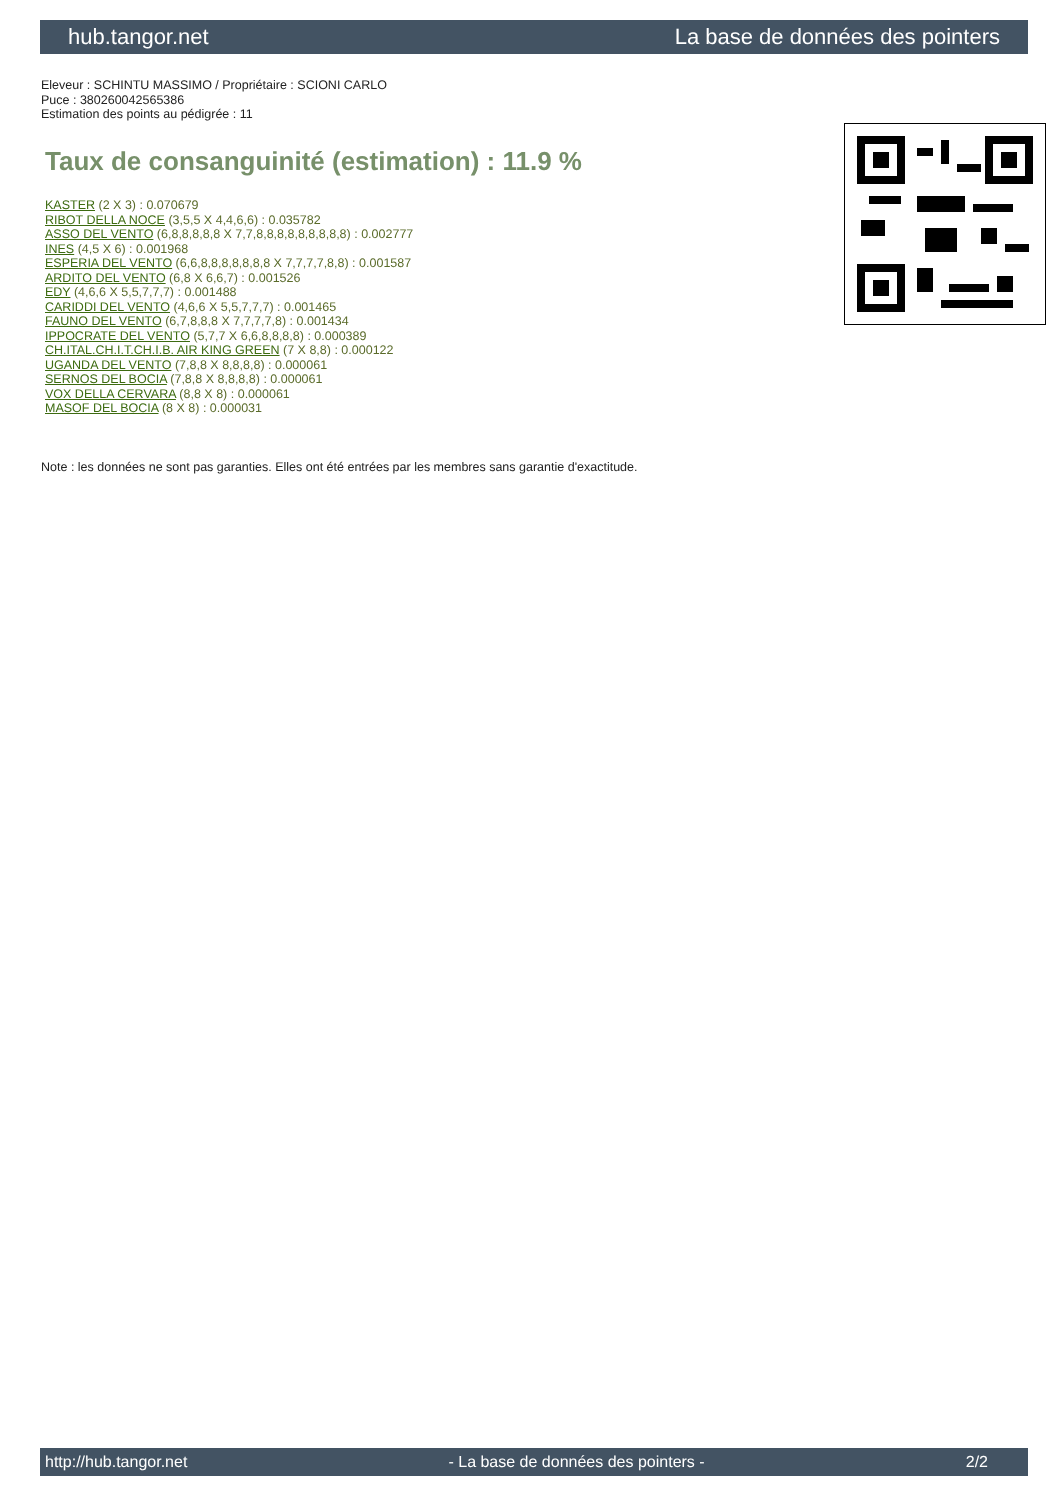hub.tangor.net La base de données des pointers
Eleveur : SCHINTU MASSIMO / Propriétaire : SCIONI CARLO
Puce : 380260042565386
Estimation des points au pédigrée : 11
Taux de consanguinité (estimation) : 11.9 %
KASTER (2 X 3) : 0.070679
RIBOT DELLA NOCE (3,5,5 X 4,4,6,6) : 0.035782
ASSO DEL VENTO (6,8,8,8,8,8 X 7,7,8,8,8,8,8,8,8,8,8) : 0.002777
INES (4,5 X 6) : 0.001968
ESPERIA DEL VENTO (6,6,8,8,8,8,8,8,8 X 7,7,7,7,8,8) : 0.001587
ARDITO DEL VENTO (6,8 X 6,6,7) : 0.001526
EDY (4,6,6 X 5,5,7,7,7) : 0.001488
CARIDDI DEL VENTO (4,6,6 X 5,5,7,7,7) : 0.001465
FAUNO DEL VENTO (6,7,8,8,8 X 7,7,7,7,8) : 0.001434
IPPOCRATE DEL VENTO (5,7,7 X 6,6,8,8,8,8) : 0.000389
CH.ITAL.CH.I.T.CH.I.B. AIR KING GREEN (7 X 8,8) : 0.000122
UGANDA DEL VENTO (7,8,8 X 8,8,8,8) : 0.000061
SERNOS DEL BOCIA (7,8,8 X 8,8,8,8) : 0.000061
VOX DELLA CERVARA (8,8 X 8) : 0.000061
MASOF DEL BOCIA (8 X 8) : 0.000031
Note : les données ne sont pas garanties. Elles ont été entrées par les membres sans garantie d'exactitude.
http://hub.tangor.net - La base de données des pointers - 2/2